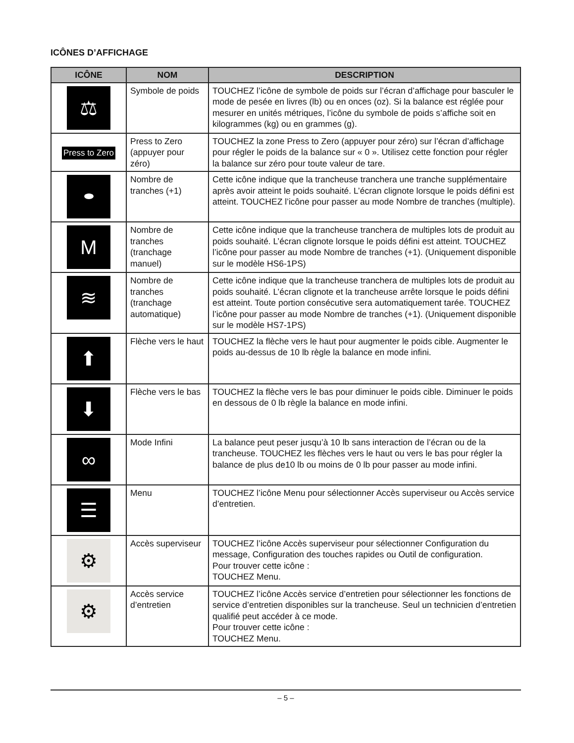ICÔNES D’AFFICHAGE
| ICÔNE | NOM | DESCRIPTION |
| --- | --- | --- |
| ⚖ | Symbole de poids | TOUCHEZ l’icône de symbole de poids sur l’écran d’affichage pour basculer le mode de pesée en livres (lb) ou en onces (oz). Si la balance est réglée pour mesurer en unités métriques, l’icône du symbole de poids s’affiche soit en kilogrammes (kg) ou en grammes (g). |
| Press to Zero | Press to Zero (appuyer pour zéro) | TOUCHEZ la zone Press to Zero (appuyer pour zéro) sur l’écran d’affichage pour régler le poids de la balance sur « 0 ». Utilisez cette fonction pour régler la balance sur zéro pour toute valeur de tare. |
| ⬬ | Nombre de tranches (+1) | Cette icône indique que la trancheuse tranchera une tranche supplémentaire après avoir atteint le poids souhaité. L’écran clignote lorsque le poids défini est atteint. TOUCHEZ l’icône pour passer au mode Nombre de tranches (multiple). |
| M | Nombre de tranches (tranchage manuel) | Cette icône indique que la trancheuse tranchera de multiples lots de produit au poids souhaité. L’écran clignote lorsque le poids défini est atteint. TOUCHEZ l’icône pour passer au mode Nombre de tranches (+1). (Uniquement disponible sur le modèle HS6-1PS) |
| ≋ | Nombre de tranches (tranchage automatique) | Cette icône indique que la trancheuse tranchera de multiples lots de produit au poids souhaité. L’écran clignote et la trancheuse arrête lorsque le poids défini est atteint. Toute portion consécutive sera automatiquement tarée. TOUCHEZ l’icône pour passer au mode Nombre de tranches (+1). (Uniquement disponible sur le modèle HS7-1PS) |
| ⬆ | Flèche vers le haut | TOUCHEZ la flèche vers le haut pour augmenter le poids cible. Augmenter le poids au-dessus de 10 lb règle la balance en mode infini. |
| ⬇ | Flèche vers le bas | TOUCHEZ la flèche vers le bas pour diminuer le poids cible. Diminuer le poids en dessous de 0 lb règle la balance en mode infini. |
| ∞ | Mode Infini | La balance peut peser jusqu’à 10 lb sans interaction de l’écran ou de la trancheuse. TOUCHEZ les flèches vers le haut ou vers le bas pour régler la balance de plus de10 lb ou moins de 0 lb pour passer au mode infini. |
| ☰ | Menu | TOUCHEZ l’icône Menu pour sélectionner Accès superviseur ou Accès service d’entretien. |
| ⚙ | Accès superviseur | TOUCHEZ l’icône Accès superviseur pour sélectionner Configuration du message, Configuration des touches rapides ou Outil de configuration. Pour trouver cette icône : TOUCHEZ Menu. |
| ⚙ | Accès service d’entretien | TOUCHEZ l’icône Accès service d’entretien pour sélectionner les fonctions de service d’entretien disponibles sur la trancheuse. Seul un technicien d’entretien qualifié peut accéder à ce mode. Pour trouver cette icône : TOUCHEZ Menu. |
– 5 –